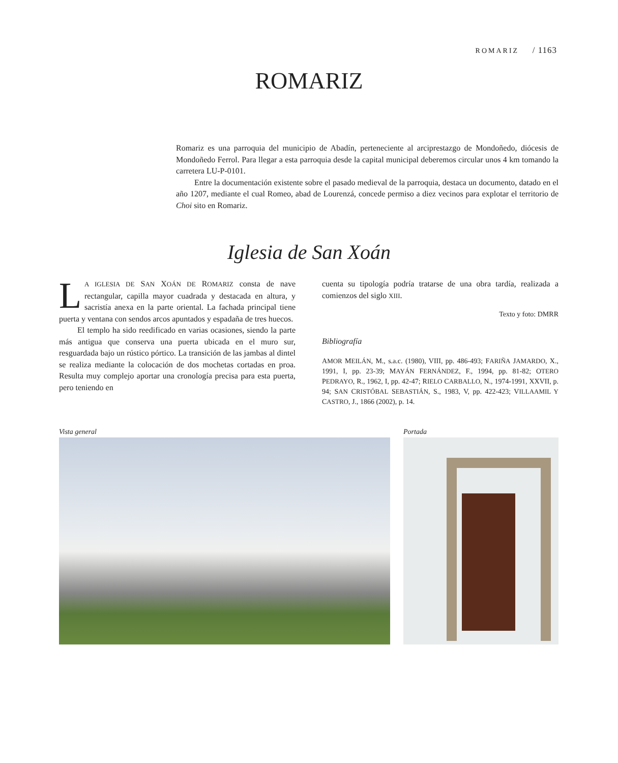ROMARIZ / 1163
ROMARIZ
Romariz es una parroquia del municipio de Abadín, perteneciente al arciprestazgo de Mondoñedo, diócesis de Mondoñedo Ferrol. Para llegar a esta parroquia desde la capital municipal deberemos circular unos 4 km tomando la carretera LU-P-0101.
Entre la documentación existente sobre el pasado medieval de la parroquia, destaca un documento, datado en el año 1207, mediante el cual Romeo, abad de Lourenzá, concede permiso a diez vecinos para explotar el territorio de Choi sito en Romariz.
Iglesia de San Xoán
LA IGLESIA DE SAN XOÁN DE ROMARIZ consta de nave rectangular, capilla mayor cuadrada y destacada en altura, y sacristía anexa en la parte oriental. La fachada principal tiene puerta y ventana con sendos arcos apuntados y espadaña de tres huecos.
El templo ha sido reedificado en varias ocasiones, siendo la parte más antigua que conserva una puerta ubicada en el muro sur, resguardada bajo un rústico pórtico. La transición de las jambas al dintel se realiza mediante la colocación de dos mochetas cortadas en proa. Resulta muy complejo aportar una cronología precisa para esta puerta, pero teniendo en
cuenta su tipología podría tratarse de una obra tardía, realizada a comienzos del siglo XIII.
Texto y foto: DMRR
Bibliografía
AMOR MEILÁN, M., s.a.c. (1980), VIII, pp. 486-493; FARIÑA JAMARDO, X., 1991, I, pp. 23-39; MAYÁN FERNÁNDEZ, F., 1994, pp. 81-82; OTERO PEDRAYO, R., 1962, I, pp. 42-47; RIELO CARBALLO, N., 1974-1991, XXVII, p. 94; SAN CRISTÓBAL SEBASTIÁN, S., 1983, V, pp. 422-423; VILLAAMIL Y CASTRO, J., 1866 (2002), p. 14.
Vista general Portada